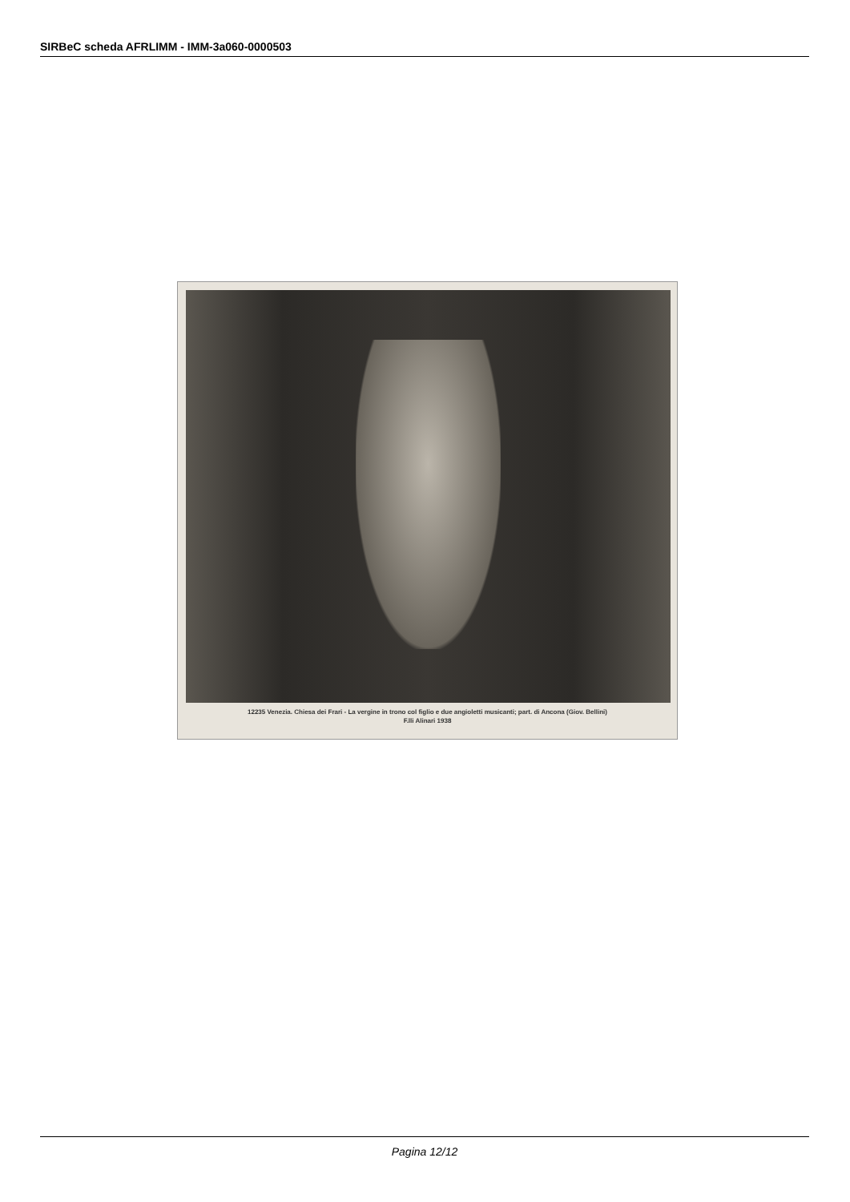SIRBeC scheda AFRLIMM - IMM-3a060-0000503
12235 Venezia. Chiesa dei Frari - La vergine in trono col figlio e due angioletti musicanti; part. di Ancona (Giov. Bellini)
F.lli Alinari 1938
Pagina 12/12